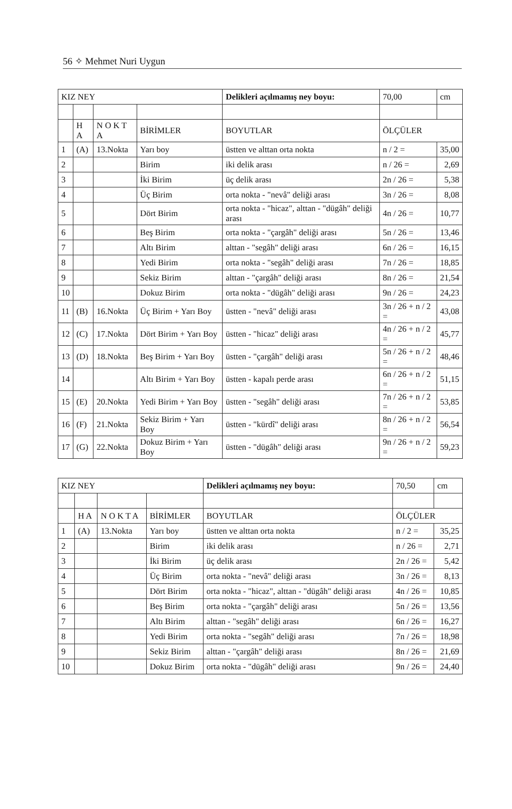56 ✧ Mehmet Nuri Uygun
| KIZ NEY | | | | Delikleri açılmamış ney boyu: | 70,00 | cm |
| --- | --- | --- | --- | --- | --- | --- |
| | H A | N O K T A | BİRİMLER | BOYUTLAR | ÖLÇÜLER | |
| 1 | (A) | 13.Nokta | Yarı boy | üstten ve alttan orta nokta | n / 2 = | 35,00 |
| 2 | | | Birim | iki delik arası | n / 26 = | 2,69 |
| 3 | | | İki Birim | üç delik arası | 2n / 26 = | 5,38 |
| 4 | | | Üç Birim | orta nokta - "nevâ" deliği arası | 3n / 26 = | 8,08 |
| 5 | | | Dört Birim | orta nokta - "hicaz", alttan - "dügâh" deliği arası | 4n / 26 = | 10,77 |
| 6 | | | Beş Birim | orta nokta - "çargâh" deliği arası | 5n / 26 = | 13,46 |
| 7 | | | Altı Birim | alttan - "segâh" deliği arası | 6n / 26 = | 16,15 |
| 8 | | | Yedi Birim | orta nokta - "segâh" deliği arası | 7n / 26 = | 18,85 |
| 9 | | | Sekiz Birim | alttan - "çargâh" deliği arası | 8n / 26 = | 21,54 |
| 10 | | | Dokuz Birim | orta nokta - "dügâh" deliği arası | 9n / 26 = | 24,23 |
| 11 | (B) | 16.Nokta | Üç Birim + Yarı Boy | üstten - "nevâ" deliği arası | 3n / 26 + n / 2 = | 43,08 |
| 12 | (C) | 17.Nokta | Dört Birim + Yarı Boy | üstten - "hicaz" deliği arası | 4n / 26 + n / 2 = | 45,77 |
| 13 | (D) | 18.Nokta | Beş Birim + Yarı Boy | üstten - "çargâh" deliği arası | 5n / 26 + n / 2 = | 48,46 |
| 14 | | | Altı Birim + Yarı Boy | üstten - kapalı perde arası | 6n / 26 + n / 2 = | 51,15 |
| 15 | (E) | 20.Nokta | Yedi Birim + Yarı Boy | üstten - "segâh" deliği arası | 7n / 26 + n / 2 = | 53,85 |
| 16 | (F) | 21.Nokta | Sekiz Birim + Yarı Boy | üstten - "kürdî" deliği arası | 8n / 26 + n / 2 = | 56,54 |
| 17 | (G) | 22.Nokta | Dokuz Birim + Yarı Boy | üstten - "dügâh" deliği arası | 9n / 26 + n / 2 = | 59,23 |
| KIZ NEY | | | | Delikleri açılmamış ney boyu: | 70,50 | cm |
| --- | --- | --- | --- | --- | --- | --- |
| | H A | N O K T A | BİRİMLER | BOYUTLAR | ÖLÇÜLER | |
| 1 | (A) | 13.Nokta | Yarı boy | üstten ve alttan orta nokta | n / 2 = | 35,25 |
| 2 | | | Birim | iki delik arası | n / 26 = | 2,71 |
| 3 | | | İki Birim | üç delik arası | 2n / 26 = | 5,42 |
| 4 | | | Üç Birim | orta nokta - "nevâ" deliği arası | 3n / 26 = | 8,13 |
| 5 | | | Dört Birim | orta nokta - "hicaz", alttan - "dügâh" deliği arası | 4n / 26 = | 10,85 |
| 6 | | | Beş Birim | orta nokta - "çargâh" deliği arası | 5n / 26 = | 13,56 |
| 7 | | | Altı Birim | alttan - "segâh" deliği arası | 6n / 26 = | 16,27 |
| 8 | | | Yedi Birim | orta nokta - "segâh" deliği arası | 7n / 26 = | 18,98 |
| 9 | | | Sekiz Birim | alttan - "çargâh" deliği arası | 8n / 26 = | 21,69 |
| 10 | | | Dokuz Birim | orta nokta - "dügâh" deliği arası | 9n / 26 = | 24,40 |